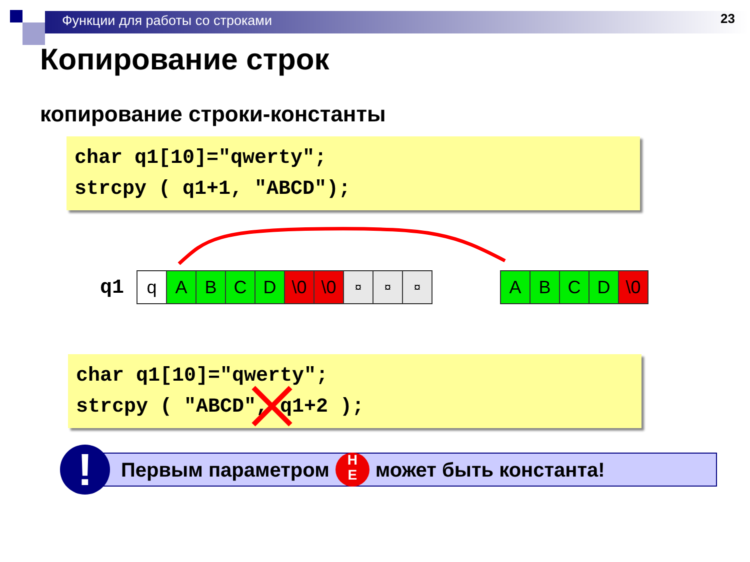Функции для работы со строками
23
Копирование строк
копирование строки-константы
char q1[10]="qwerty";
strcpy ( q1+1, "ABCD");
q1
| q | A | B | C | D | \0 | \0 | ¤ | ¤ | ¤ |
| A | B | C | D | \0 |
char q1[10]="qwerty";
strcpy ( "ABCD", q1+2 );
!
Первым параметром Н
Е может быть константа!